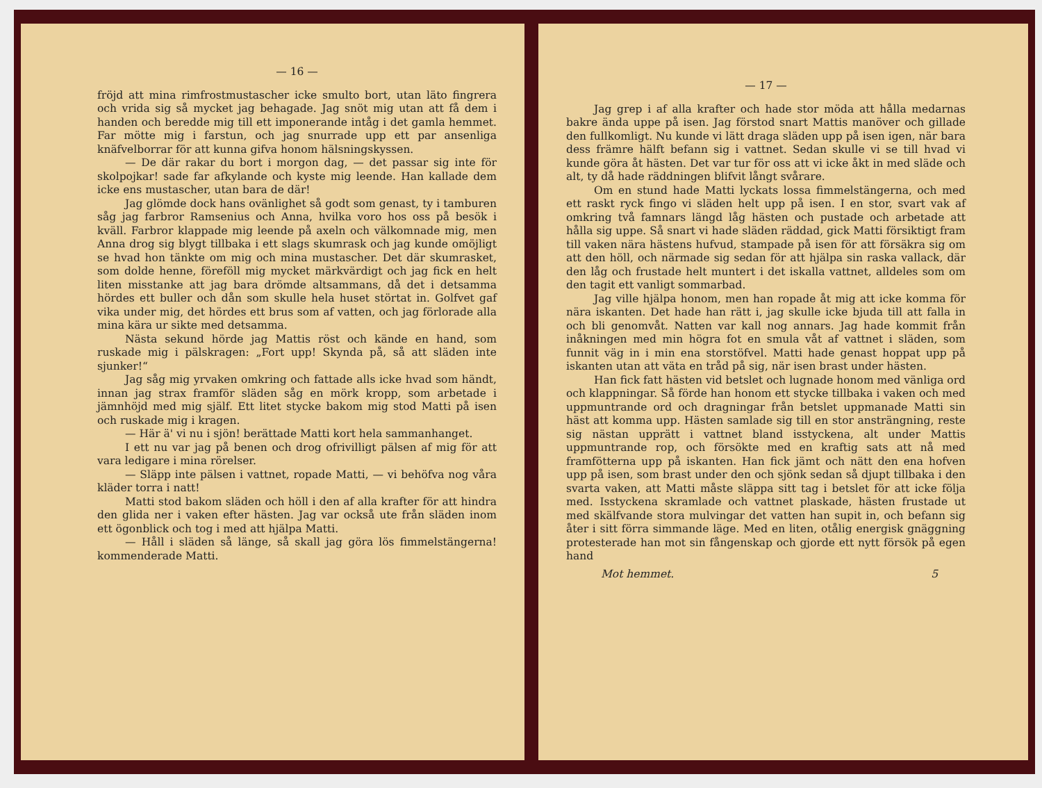— 16 —
fröjd att mina rimfrostmustascher icke smulto bort, utan läto fingrera och vrida sig så mycket jag behagade. Jag snöt mig utan att få dem i handen och beredde mig till ett imponerande intåg i det gamla hemmet. Far mötte mig i farstun, och jag snurrade upp ett par ansenliga knäfvelborrar för att kunna gifva honom hälsningskyssen.
— De där rakar du bort i morgon dag, — det passar sig inte för skolpojkar! sade far afkylande och kyste mig leende. Han kallade dem icke ens mustascher, utan bara de där!
Jag glömde dock hans ovänlighet så godt som genast, ty i tamburen såg jag farbror Ramsenius och Anna, hvilka voro hos oss på besök i kväll. Farbror klappade mig leende på axeln och välkomnade mig, men Anna drog sig blygt tillbaka i ett slags skumrask och jag kunde omöjligt se hvad hon tänkte om mig och mina mustascher. Det där skumrasket, som dolde henne, föreföll mig mycket märkvärdigt och jag fick en helt liten misstanke att jag bara drömde altsammans, då det i detsamma hördes ett buller och dån som skulle hela huset störtat in. Golfvet gaf vika under mig, det hördes ett brus som af vatten, och jag förlorade alla mina kära ur sikte med detsamma.
Nästa sekund hörde jag Mattis röst och kände en hand, som ruskade mig i pälskragen: „Fort upp! Skynda på, så att släden inte sjunker!“
Jag såg mig yrvaken omkring och fattade alls icke hvad som händt, innan jag strax framför släden såg en mörk kropp, som arbetade i jämnhöjd med mig själf. Ett litet stycke bakom mig stod Matti på isen och ruskade mig i kragen.
— Här ä' vi nu i sjön! berättade Matti kort hela sammanhanget.
I ett nu var jag på benen och drog ofrivilligt pälsen af mig för att vara ledigare i mina rörelser.
— Släpp inte pälsen i vattnet, ropade Matti, — vi behöfva nog våra kläder torra i natt!
Matti stod bakom släden och höll i den af alla krafter för att hindra den glida ner i vaken efter hästen. Jag var också ute från släden inom ett ögonblick och tog i med att hjälpa Matti.
— Håll i släden så länge, så skall jag göra lös fimmelstängerna! kommenderade Matti.
— 17 —
Jag grep i af alla krafter och hade stor möda att hålla medarnas bakre ända uppe på isen. Jag förstod snart Mattis manöver och gillade den fullkomligt. Nu kunde vi lätt draga släden upp på isen igen, när bara dess främre hälft befann sig i vattnet. Sedan skulle vi se till hvad vi kunde göra åt hästen. Det var tur för oss att vi icke åkt in med släde och alt, ty då hade räddningen blifvit långt svårare.
Om en stund hade Matti lyckats lossa fimmelstängerna, och med ett raskt ryck fingo vi släden helt upp på isen. I en stor, svart vak af omkring två famnars längd låg hästen och pustade och arbetade att hålla sig uppe. Så snart vi hade släden räddad, gick Matti försiktigt fram till vaken nära hästens hufvud, stampade på isen för att försäkra sig om att den höll, och närmade sig sedan för att hjälpa sin raska vallack, där den låg och frustade helt muntert i det iskalla vattnet, alldeles som om den tagit ett vanligt sommarbad.
Jag ville hjälpa honom, men han ropade åt mig att icke komma för nära iskanten. Det hade han rätt i, jag skulle icke bjuda till att falla in och bli genomvåt. Natten var kall nog annars. Jag hade kommit från inåkningen med min högra fot en smula våt af vattnet i släden, som funnit väg in i min ena storstöfvel. Matti hade genast hoppat upp på iskanten utan att väta en tråd på sig, när isen brast under hästen.
Han fick fatt hästen vid betslet och lugnade honom med vänliga ord och klappningar. Så förde han honom ett stycke tillbaka i vaken och med uppmuntrande ord och dragningar från betslet uppmanade Matti sin häst att komma upp. Hästen samlade sig till en stor ansträngning, reste sig nästan upprätt i vattnet bland isstyckena, alt under Mattis uppmuntrande rop, och försökte med en kraftig sats att nå med framfötterna upp på iskanten. Han fick jämt och nätt den ena hofven upp på isen, som brast under den och sjönk sedan så djupt tillbaka i den svarta vaken, att Matti måste släppa sitt tag i betslet för att icke följa med. Isstyckena skramlade och vattnet plaskade, hästen frustade ut med skälfvande stora mulvingar det vatten han supit in, och befann sig åter i sitt förra simmande läge. Med en liten, otålig energisk gnäggning protesterade han mot sin fångenskap och gjorde ett nytt försök på egen hand
Mot hemmet. 5